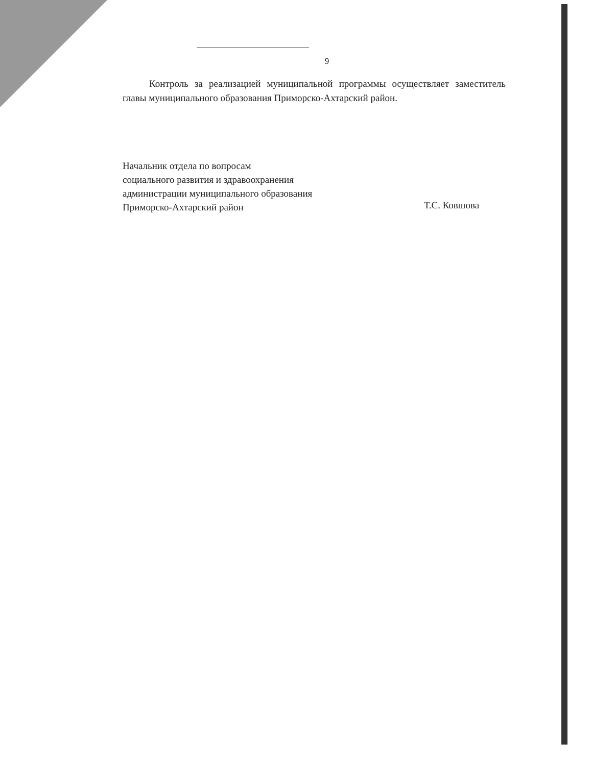9
Контроль за реализацией муниципальной программы осуществляет заместитель главы муниципального образования Приморско-Ахтарский район.
Начальник отдела по вопросам
социального развития и здравоохранения
администрации муниципального образования
Приморско-Ахтарский район
Т.С. Ковшова